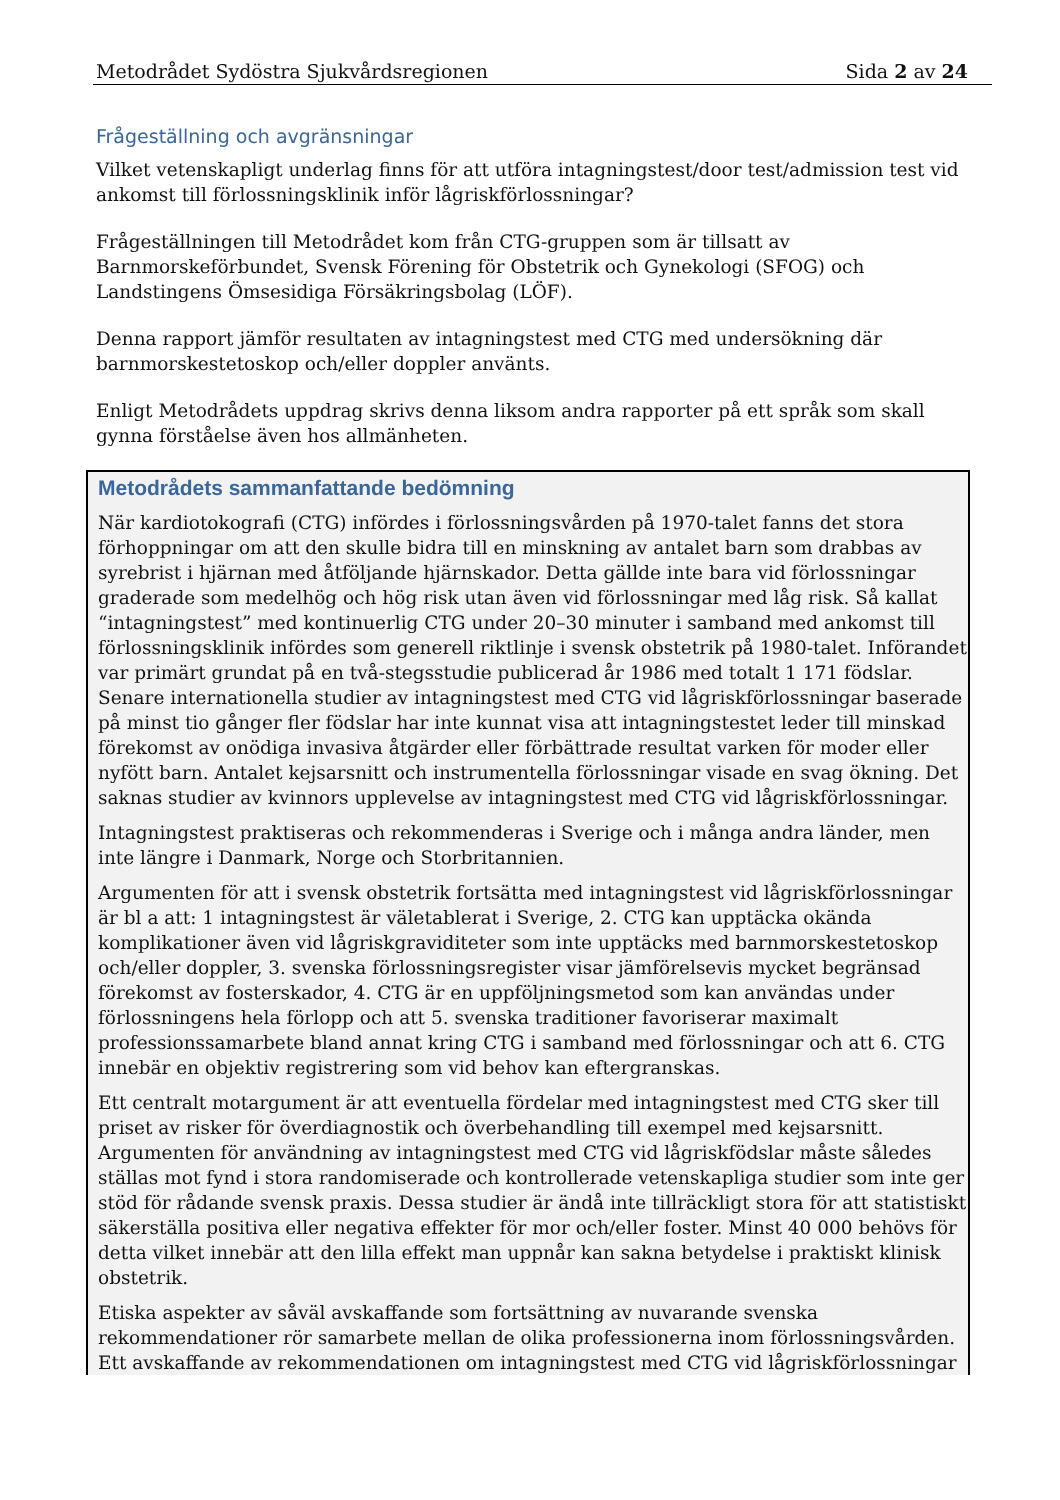Metodrådet Sydöstra Sjukvårdsregionen Sida 2 av 24
Frågeställning och avgränsningar
Vilket vetenskapligt underlag finns för att utföra intagningstest/door test/admission test vid ankomst till förlossningsklinik inför lågriskförlossningar?
Frågeställningen till Metodrådet kom från CTG-gruppen som är tillsatt av Barnmorskeförbundet, Svensk Förening för Obstetrik och Gynekologi (SFOG) och Landstingens Ömsesidiga Försäkringsbolag (LÖF).
Denna rapport jämför resultaten av intagningstest med CTG med undersökning där barnmorskestetoskop och/eller doppler använts.
Enligt Metodrådets uppdrag skrivs denna liksom andra rapporter på ett språk som skall gynna förståelse även hos allmänheten.
Metodrådets sammanfattande bedömning
När kardiotokografi (CTG) infördes i förlossningsvården på 1970-talet fanns det stora förhoppningar om att den skulle bidra till en minskning av antalet barn som drabbas av syrebrist i hjärnan med åtföljande hjärnskador. Detta gällde inte bara vid förlossningar graderade som medelhög och hög risk utan även vid förlossningar med låg risk. Så kallat “intagningstest” med kontinuerlig CTG under 20–30 minuter i samband med ankomst till förlossningsklinik infördes som generell riktlinje i svensk obstetrik på 1980-talet. Införandet var primärt grundat på en två-stegsstudie publicerad år 1986 med totalt 1 171 födslar. Senare internationella studier av intagningstest med CTG vid lågriskförlossningar baserade på minst tio gånger fler födslar har inte kunnat visa att intagningstestet leder till minskad förekomst av onödiga invasiva åtgärder eller förbättrade resultat varken för moder eller nyfött barn. Antalet kejsarsnitt och instrumentella förlossningar visade en svag ökning. Det saknas studier av kvinnors upplevelse av intagningstest med CTG vid lågriskförlossningar.
Intagningstest praktiseras och rekommenderas i Sverige och i många andra länder, men inte längre i Danmark, Norge och Storbritannien.
Argumenten för att i svensk obstetrik fortsätta med intagningstest vid lågriskförlossningar är bl a att: 1 intagningstest är väletablerat i Sverige, 2. CTG kan upptäcka okända komplikationer även vid lågriskgraviditeter som inte upptäcks med barnmorskestetoskop och/eller doppler, 3. svenska förlossningsregister visar jämförelsevis mycket begränsad förekomst av fosterskador, 4. CTG är en uppföljningsmetod som kan användas under förlossningens hela förlopp och att 5. svenska traditioner favoriserar maximalt professionssamarbete bland annat kring CTG i samband med förlossningar och att 6. CTG innebär en objektiv registrering som vid behov kan eftergranskas.
Ett centralt motargument är att eventuella fördelar med intagningstest med CTG sker till priset av risker för överdiagnostik och överbehandling till exempel med kejsarsnitt. Argumenten för användning av intagningstest med CTG vid lågriskfödslar måste således ställas mot fynd i stora randomiserade och kontrollerade vetenskapliga studier som inte ger stöd för rådande svensk praxis. Dessa studier är ändå inte tillräckligt stora för att statistiskt säkerställa positiva eller negativa effekter för mor och/eller foster. Minst 40 000 behövs för detta vilket innebär att den lilla effekt man uppnår kan sakna betydelse i praktiskt klinisk obstetrik.
Etiska aspekter av såväl avskaffande som fortsättning av nuvarande svenska rekommendationer rör samarbete mellan de olika professionerna inom förlossningsvården. Ett avskaffande av rekommendationen om intagningstest med CTG vid lågriskförlossningar